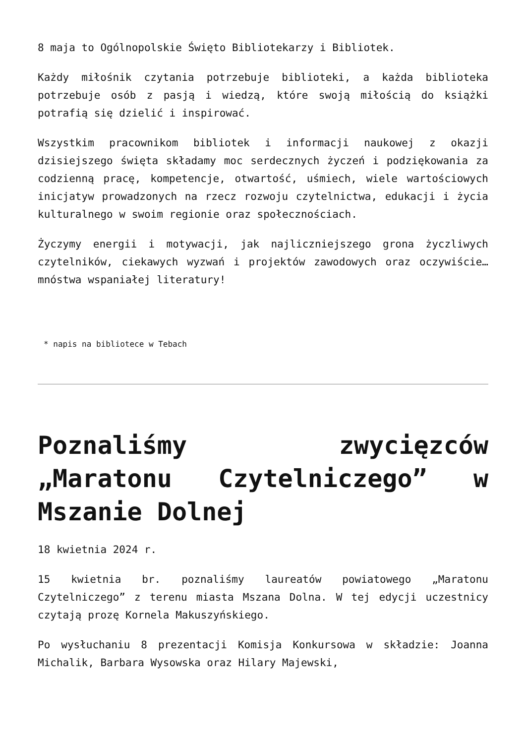8 maja to Ogólnopolskie Święto Bibliotekarzy i Bibliotek.
Każdy miłośnik czytania potrzebuje biblioteki, a każda biblioteka potrzebuje osób z pasją i wiedzą, które swoją miłością do książki potrafią się dzielić i inspirować.
Wszystkim pracownikom bibliotek i informacji naukowej z okazji dzisiejszego święta składamy moc serdecznych życzeń i podziękowania za codzienną pracę, kompetencje, otwartość, uśmiech, wiele wartościowych inicjatyw prowadzonych na rzecz rozwoju czytelnictwa, edukacji i życia kulturalnego w swoim regionie oraz społecznościach.
Życzymy energii i motywacji, jak najliczniejszego grona życzliwych czytelników, ciekawych wyzwań i projektów zawodowych oraz oczywiście… mnóstwa wspaniałej literatury!
* napis na bibliotece w Tebach
Poznaliśmy zwycięzców „Maratonu Czytelniczego” w Mszanie Dolnej
18 kwietnia 2024 r.
15 kwietnia br. poznaliśmy laureatów powiatowego „Maratonu Czytelniczego” z terenu miasta Mszana Dolna. W tej edycji uczestnicy czytają prozę Kornela Makuszyńskiego.
Po wysłuchaniu 8 prezentacji Komisja Konkursowa w składzie: Joanna Michalik, Barbara Wysowska oraz Hilary Majewski,